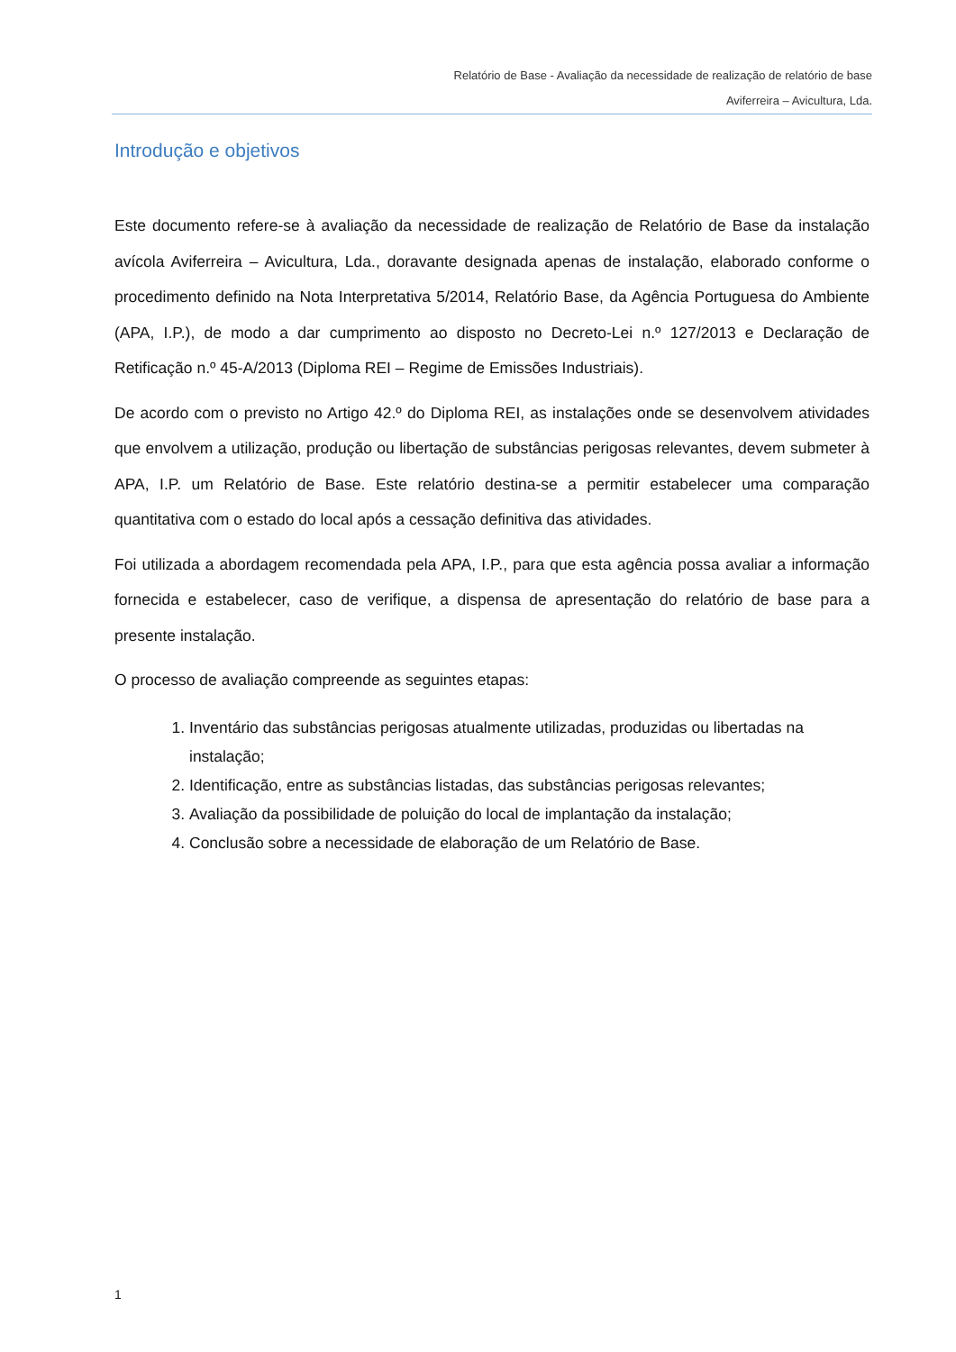Relatório de Base - Avaliação da necessidade de realização de relatório de base
Aviferreira – Avicultura, Lda.
Introdução e objetivos
Este documento refere-se à avaliação da necessidade de realização de Relatório de Base da instalação avícola Aviferreira – Avicultura, Lda., doravante designada apenas de instalação, elaborado conforme o procedimento definido na Nota Interpretativa 5/2014, Relatório Base, da Agência Portuguesa do Ambiente (APA, I.P.), de modo a dar cumprimento ao disposto no Decreto-Lei n.º 127/2013 e Declaração de Retificação n.º 45-A/2013 (Diploma REI – Regime de Emissões Industriais).
De acordo com o previsto no Artigo 42.º do Diploma REI, as instalações onde se desenvolvem atividades que envolvem a utilização, produção ou libertação de substâncias perigosas relevantes, devem submeter à APA, I.P. um Relatório de Base. Este relatório destina-se a permitir estabelecer uma comparação quantitativa com o estado do local após a cessação definitiva das atividades.
Foi utilizada a abordagem recomendada pela APA, I.P., para que esta agência possa avaliar a informação fornecida e estabelecer, caso de verifique, a dispensa de apresentação do relatório de base para a presente instalação.
O processo de avaliação compreende as seguintes etapas:
1. Inventário das substâncias perigosas atualmente utilizadas, produzidas ou libertadas na instalação;
2. Identificação, entre as substâncias listadas, das substâncias perigosas relevantes;
3. Avaliação da possibilidade de poluição do local de implantação da instalação;
4. Conclusão sobre a necessidade de elaboração de um Relatório de Base.
1